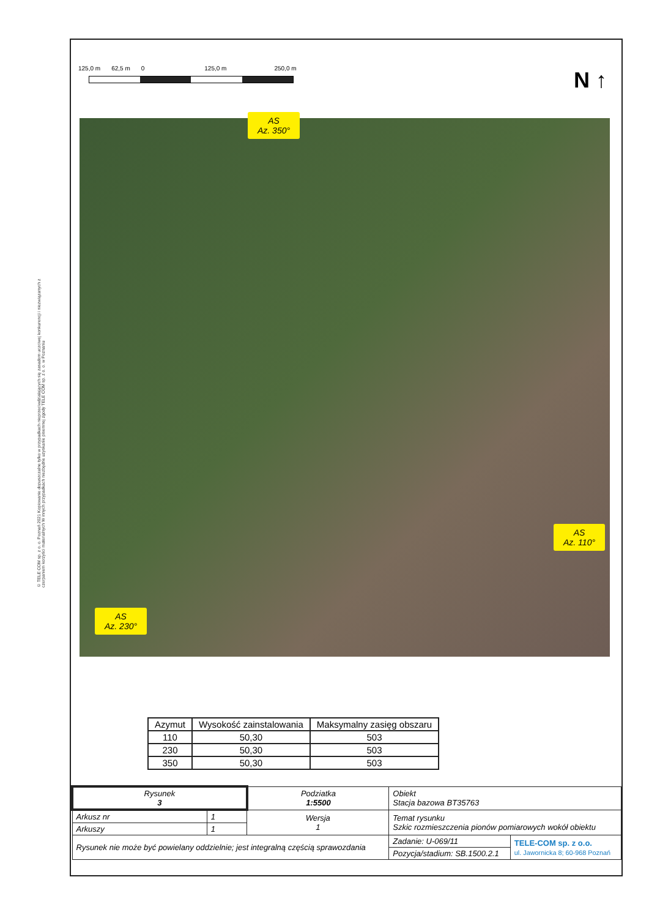© TELE COM sp. z o. o. Poznań 2021 Kopiowanie dopuszczalne tylko w przypadkach nieprzeciwdziałających się zasadom uczciwej konkurencji i niezwiązanych z czerpaniem korzyści materialnych W innych przypadkach niezbędne uzyskanie pisemnej zgody TELE COM sp. z o. o. w Poznaniu
125,0 m 62,5 m 0 125,0 m 250,0 m
N ↑
AS
Az. 350°
AS
Az. 110°
AS
Az. 230°
| Azymut | Wysokość zainstalowania | Maksymalny zasięg obszaru |
| --- | --- | --- |
| 110 | 50,30 | 503 |
| 230 | 50,30 | 503 |
| 350 | 50,30 | 503 |
| Rysunek 3 | | Podziatka 1:5500 | Obiekt Stacja bazowa BT35763 | | |
| Arkusz nr | 1 | Wersja 1 | Temat rysunku Szkic rozmieszczenia pionów pomiarowych wokół obiektu | | |
| Arkuszy | 1 | | | | |
| Rysunek nie może być powielany oddzielnie; jest integralną częścią sprawozdania | | | | Zadanie: U-069/11 | TELE-COM sp. z o.o. ul. Jawornicka 8; 60-968 Poznań |
| | | | | Pozycja/stadium: SB.1500.2.1 | |